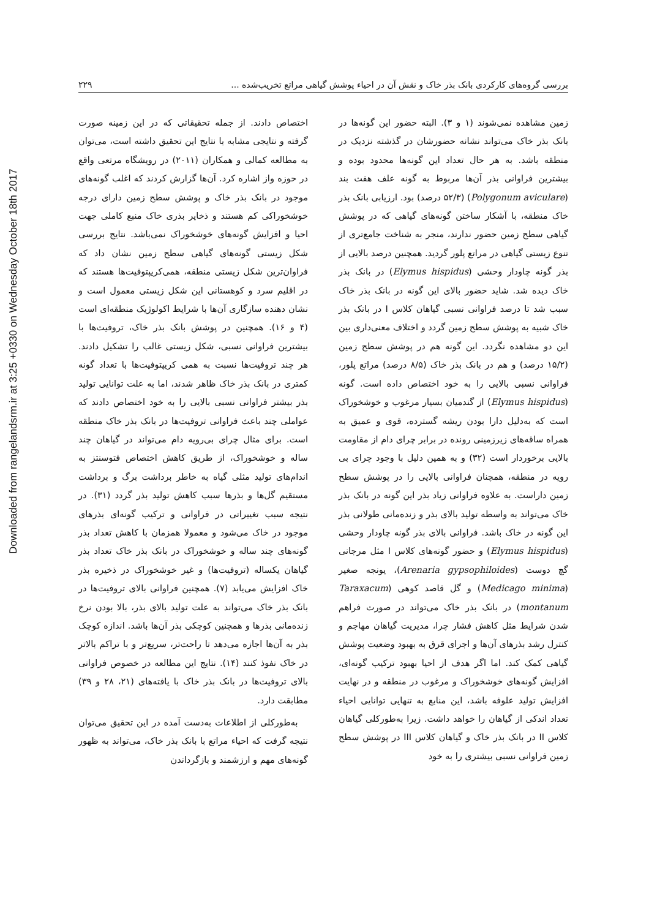Downloaded from rangelandsrm.ir at 3:25 +0330 on Wednesday October 18th 2017
بررسی گروه‌های کارکردی بانک بذر خاک و نقش آن در احیاء پوشش گیاهی مراتع تخریب‌شده ... ۲۲۹
زمین مشاهده نمی‌شوند (۱ و ۳). البته حضور این گونه‌ها در بانک بذر خاک می‌تواند نشانه حضورشان در گذشته نزدیک در منطقه باشد. به هر حال تعداد این گونه‌ها محدود بوده و بیشترین فراوانی بذر آن‌ها مربوط به گونه علف هفت بند (Polygonum aviculare) (۵۲/۳ درصد) بود. ارزیابی بانک بذر خاک منطقه، با آشکار ساختن گونه‌های گیاهی که در پوشش گیاهی سطح زمین حضور ندارند، منجر به شناخت جامع‌تری از تنوع زیستی گیاهی در مراتع پلور گردید. همچنین درصد بالایی از بذر گونه چاودار وحشی (Elymus hispidus) در بانک بذر خاک دیده شد. شاید حضور بالای این گونه در بانک بذر خاک سبب شد تا درصد فراوانی نسبی گیاهان کلاس I در بانک بذر خاک شبیه به پوشش سطح زمین گردد و اختلاف معنی‌داری بین این دو مشاهده نگردد. این گونه هم در پوشش سطح زمین (۱۵/۲ درصد) و هم در بانک بذر خاک (۸/۵ درصد) مراتع پلور، فراوانی نسبی بالایی را به خود اختصاص داده است. گونه (Elymus hispidus) از گندمیان بسیار مرغوب و خوشخوراک است که به‌دلیل دارا بودن ریشه گسترده، قوی و عمیق به همراه ساقه‌های زیرزمینی رونده در برابر چرای دام از مقاومت بالایی برخوردار است (۳۲) و به همین دلیل با وجود چرای بی رویه در منطقه، همچنان فراوانی بالایی را در پوشش سطح زمین داراست. به علاوه فراوانی زیاد بذر این گونه در بانک بذر خاک می‌تواند به واسطه تولید بالای بذر و زنده‌مانی طولانی بذر این گونه در خاک باشد. فراوانی بالای بذر گونه چاودار وحشی (Elymus hispidus) و حضور گونه‌های کلاس I مثل مرجانی گچ دوست (Arenaria gypsophiloides)، یونجه صغیر (Medicago minima) و گل قاصد کوهی (Taraxacum montanum) در بانک بذر خاک می‌تواند در صورت فراهم شدن شرایط مثل کاهش فشار چرا، مدیریت گیاهان مهاجم و کنترل رشد بذرهای آن‌ها و اجرای قرق به بهبود وضعیت پوشش گیاهی کمک کند. اما اگر هدف از احیا بهبود ترکیب گونه‌ای، افزایش گونه‌های خوشخوراک و مرغوب در منطقه و در نهایت افزایش تولید علوفه باشد، این منابع به تنهایی توانایی احیاء تعداد اندکی از گیاهان را خواهد داشت. زیرا به‌طورکلی گیاهان کلاس II در بانک بذر خاک و گیاهان کلاس III در پوشش سطح زمین فراوانی نسبی بیشتری را به خود
اختصاص دادند. از جمله تحقیقاتی که در این زمینه صورت گرفته و نتایجی مشابه با نتایج این تحقیق داشته است، می‌توان به مطالعه کمالی و همکاران (۲۰۱۱) در رویشگاه مرتعی واقع در حوزه واز اشاره کرد. آن‌ها گزارش کردند که اغلب گونه‌های موجود در بانک بذر خاک و پوشش سطح زمین دارای درجه خوشخوراکی کم هستند و ذخایر بذری خاک منبع کاملی جهت احیا و افزایش گونه‌های خوشخوراک نمی‌باشد. نتایج بررسی شکل زیستی گونه‌های گیاهی سطح زمین نشان داد که فراوان‌ترین شکل زیستی منطقه، همی‌کریپتوفیت‌ها هستند که در اقلیم سرد و کوهستانی این شکل زیستی معمول است و نشان دهنده سازگاری آن‌ها با شرایط اکولوژیک منطقه‌ای است (۴ و ۱۶). همچنین در پوشش بانک بذر خاک، تروفیت‌ها با بیشترین فراوانی نسبی، شکل زیستی غالب را تشکیل دادند. هر چند تروفیت‌ها نسبت به همی کریپتوفیت‌ها با تعداد گونه کمتری در بانک بذر خاک ظاهر شدند، اما به علت توانایی تولید بذر بیشتر فراوانی نسبی بالایی را به خود اختصاص دادند که عواملی چند باعث فراوانی تروفیت‌ها در بانک بذر خاک منطقه است. برای مثال چرای بی‌رویه دام می‌تواند در گیاهان چند ساله و خوشخوراک، از طریق کاهش اختصاص فتوسنتز به اندام‌های تولید مثلی گیاه به خاطر برداشت برگ و برداشت مستقیم گل‌ها و بذرها سبب کاهش تولید بذر گردد (۳۱). در نتیجه سبب تغییراتی در فراوانی و ترکیب گونه‌ای بذرهای موجود در خاک می‌شود و معمولا همزمان با کاهش تعداد بذر گونه‌های چند ساله و خوشخوراک در بانک بذر خاک تعداد بذر گیاهان یکساله (تروفیت‌ها) و غیر خوشخوراک در ذخیره بذر خاک افزایش می‌یابد (۷). همچنین فراوانی بالای تروفیت‌ها در بانک بذر خاک می‌تواند به علت تولید بالای بذر، بالا بودن نرخ زنده‌مانی بذرها و همچنین کوچکی بذر آن‌ها باشد. اندازه کوچک بذر به آن‌ها اجازه می‌دهد تا راحت‌تر، سریع‌تر و با تراکم بالاتر در خاک نفوذ کنند (۱۴). نتایج این مطالعه در خصوص فراوانی بالای تروفیت‌ها در بانک بذر خاک با یافته‌های (۲۱، ۲۸ و ۳۹) مطابقت دارد.
به‌طورکلی از اطلاعات به‌دست آمده در این تحقیق می‌توان نتیجه گرفت که احیاء مراتع با بانک بذر خاک، می‌تواند به ظهور گونه‌های مهم و ارزشمند و بازگرداندن